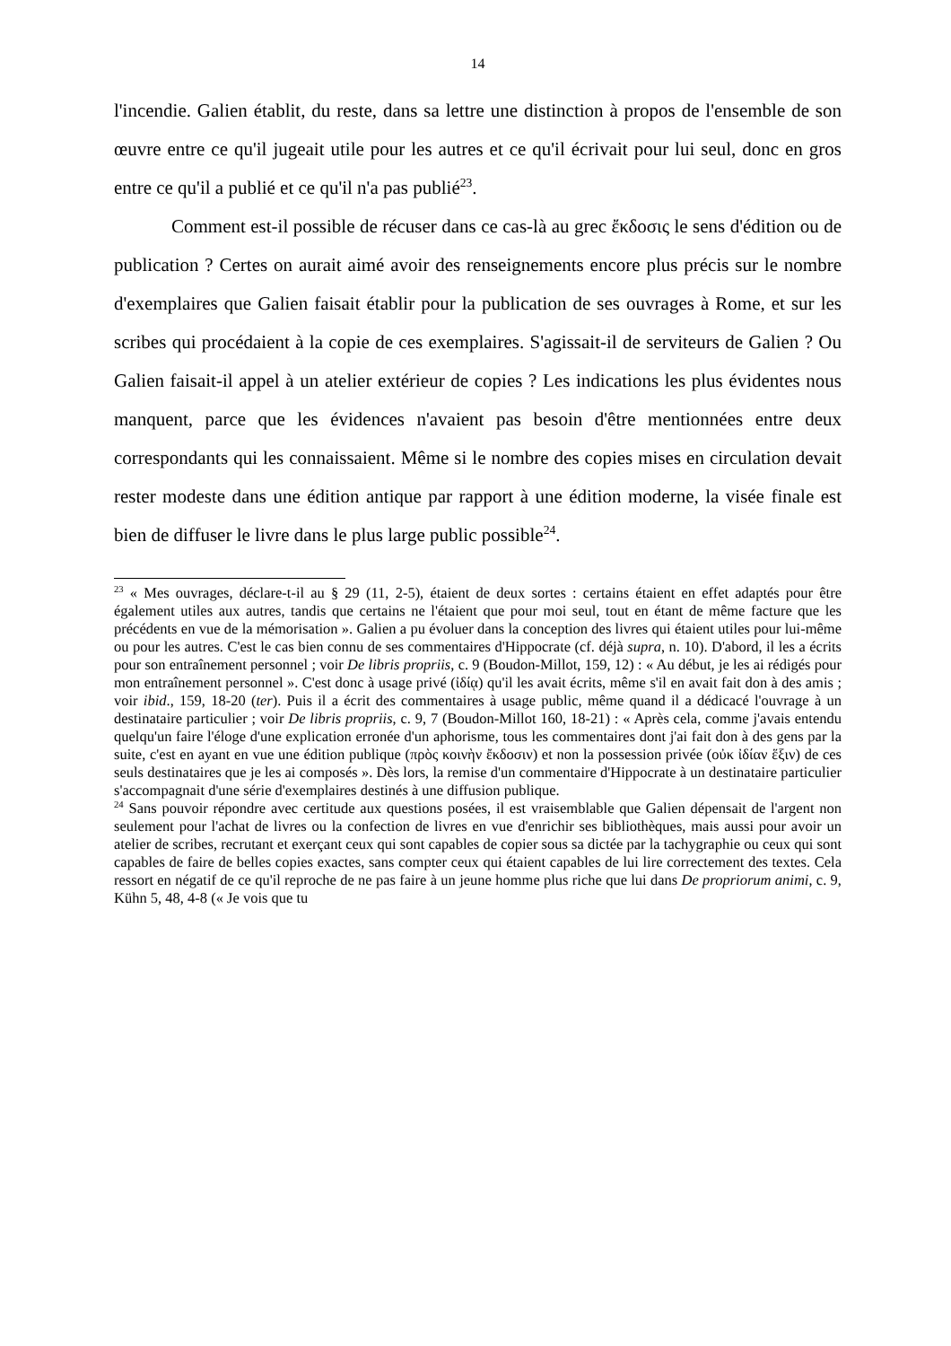14
l'incendie. Galien établit, du reste, dans sa lettre une distinction à propos de l'ensemble de son œuvre entre ce qu'il jugeait utile pour les autres et ce qu'il écrivait pour lui seul, donc en gros entre ce qu'il a publié et ce qu'il n'a pas publié<sup>23</sup>.
Comment est-il possible de récuser dans ce cas-là au grec ἔκδοσις le sens d'édition ou de publication ? Certes on aurait aimé avoir des renseignements encore plus précis sur le nombre d'exemplaires que Galien faisait établir pour la publication de ses ouvrages à Rome, et sur les scribes qui procédaient à la copie de ces exemplaires. S'agissait-il de serviteurs de Galien ? Ou Galien faisait-il appel à un atelier extérieur de copies ? Les indications les plus évidentes nous manquent, parce que les évidences n'avaient pas besoin d'être mentionnées entre deux correspondants qui les connaissaient. Même si le nombre des copies mises en circulation devait rester modeste dans une édition antique par rapport à une édition moderne, la visée finale est bien de diffuser le livre dans le plus large public possible<sup>24</sup>.
<sup>23</sup> « Mes ouvrages, déclare-t-il au § 29 (11, 2-5), étaient de deux sortes : certains étaient en effet adaptés pour être également utiles aux autres, tandis que certains ne l'étaient que pour moi seul, tout en étant de même facture que les précédents en vue de la mémorisation ». Galien a pu évoluer dans la conception des livres qui étaient utiles pour lui-même ou pour les autres. C'est le cas bien connu de ses commentaires d'Hippocrate (cf. déjà supra, n. 10). D'abord, il les a écrits pour son entraînement personnel ; voir De libris propriis, c. 9 (Boudon-Millot, 159, 12) : « Au début, je les ai rédigés pour mon entraînement personnel ». C'est donc à usage privé (ἰδίᾳ) qu'il les avait écrits, même s'il en avait fait don à des amis ; voir ibid., 159, 18-20 (ter). Puis il a écrit des commentaires à usage public, même quand il a dédicacé l'ouvrage à un destinataire particulier ; voir De libris propriis, c. 9, 7 (Boudon-Millot 160, 18-21) : « Après cela, comme j'avais entendu quelqu'un faire l'éloge d'une explication erronée d'un aphorisme, tous les commentaires dont j'ai fait don à des gens par la suite, c'est en ayant en vue une édition publique (πρὸς κοινὴν ἔκδοσιν) et non la possession privée (οὐκ ἰδίαν ἕξιν) de ces seuls destinataires que je les ai composés ». Dès lors, la remise d'un commentaire d'Hippocrate à un destinataire particulier s'accompagnait d'une série d'exemplaires destinés à une diffusion publique.
<sup>24</sup> Sans pouvoir répondre avec certitude aux questions posées, il est vraisemblable que Galien dépensait de l'argent non seulement pour l'achat de livres ou la confection de livres en vue d'enrichir ses bibliothèques, mais aussi pour avoir un atelier de scribes, recrutant et exerçant ceux qui sont capables de copier sous sa dictée par la tachygraphie ou ceux qui sont capables de faire de belles copies exactes, sans compter ceux qui étaient capables de lui lire correctement des textes. Cela ressort en négatif de ce qu'il reproche de ne pas faire à un jeune homme plus riche que lui dans De propriorum animi, c. 9, Kühn 5, 48, 4-8 (« Je vois que tu